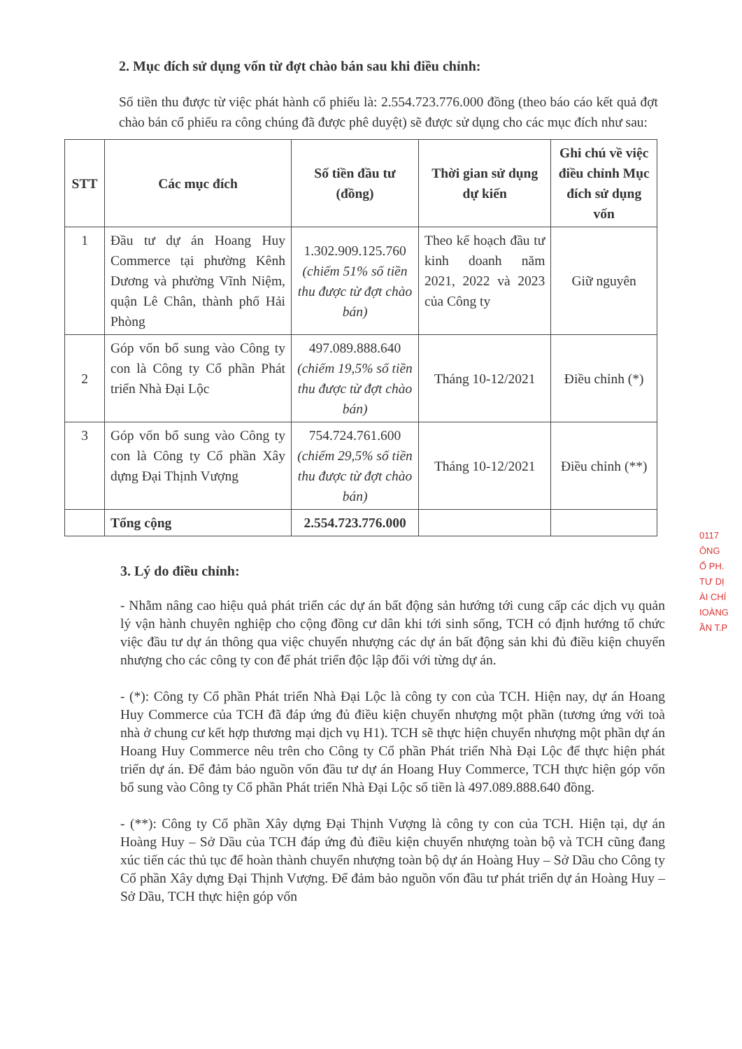2. Mục đích sử dụng vốn từ đợt chào bán sau khi điều chỉnh:
Số tiền thu được từ việc phát hành cổ phiếu là: 2.554.723.776.000 đồng (theo báo cáo kết quả đợt chào bán cổ phiếu ra công chúng đã được phê duyệt) sẽ được sử dụng cho các mục đích như sau:
| STT | Các mục đích | Số tiền đầu tư (đồng) | Thời gian sử dụng dự kiến | Ghi chú về việc điều chỉnh Mục đích sử dụng vốn |
| --- | --- | --- | --- | --- |
| 1 | Đầu tư dự án Hoang Huy Commerce tại phường Kênh Dương và phường Vĩnh Niệm, quận Lê Chân, thành phố Hải Phòng | 1.302.909.125.760 (chiếm 51% số tiền thu được từ đợt chào bán) | Theo kế hoạch đầu tư kinh doanh năm 2021, 2022 và 2023 của Công ty | Giữ nguyên |
| 2 | Góp vốn bổ sung vào Công ty con là Công ty Cổ phần Phát triển Nhà Đại Lộc | 497.089.888.640 (chiếm 19,5% số tiền thu được từ đợt chào bán) | Tháng 10-12/2021 | Điều chỉnh (*) |
| 3 | Góp vốn bổ sung vào Công ty con là Công ty Cổ phần Xây dựng Đại Thịnh Vượng | 754.724.761.600 (chiếm 29,5% số tiền thu được từ đợt chào bán) | Tháng 10-12/2021 | Điều chỉnh (**) |
| | Tổng cộng | 2.554.723.776.000 | | |
3. Lý do điều chỉnh:
- Nhằm nâng cao hiệu quả phát triển các dự án bất động sản hướng tới cung cấp các dịch vụ quản lý vận hành chuyên nghiệp cho cộng đồng cư dân khi tới sinh sống, TCH có định hướng tổ chức việc đầu tư dự án thông qua việc chuyển nhượng các dự án bất động sản khi đủ điều kiện chuyển nhượng cho các công ty con để phát triển độc lập đối với từng dự án.
- (*): Công ty Cổ phần Phát triển Nhà Đại Lộc là công ty con của TCH. Hiện nay, dự án Hoang Huy Commerce của TCH đã đáp ứng đủ điều kiện chuyển nhượng một phần (tương ứng với toà nhà ở chung cư kết hợp thương mại dịch vụ H1). TCH sẽ thực hiện chuyển nhượng một phần dự án Hoang Huy Commerce nêu trên cho Công ty Cổ phần Phát triển Nhà Đại Lộc để thực hiện phát triển dự án. Để đảm bảo nguồn vốn đầu tư dự án Hoang Huy Commerce, TCH thực hiện góp vốn bổ sung vào Công ty Cổ phần Phát triển Nhà Đại Lộc số tiền là 497.089.888.640 đồng.
- (**): Công ty Cổ phần Xây dựng Đại Thịnh Vượng là công ty con của TCH. Hiện tại, dự án Hoàng Huy – Sở Dầu của TCH đáp ứng đủ điều kiện chuyển nhượng toàn bộ và TCH cũng đang xúc tiến các thủ tục để hoàn thành chuyển nhượng toàn bộ dự án Hoàng Huy – Sở Dầu cho Công ty Cổ phần Xây dựng Đại Thịnh Vượng. Để đảm bảo nguồn vốn đầu tư phát triển dự án Hoàng Huy – Sở Dầu, TCH thực hiện góp vốn
0117
ÔNG
Ổ PH.
TƯ DỊ
ÀI CHÍ
IOÀNG
ẦN T.P